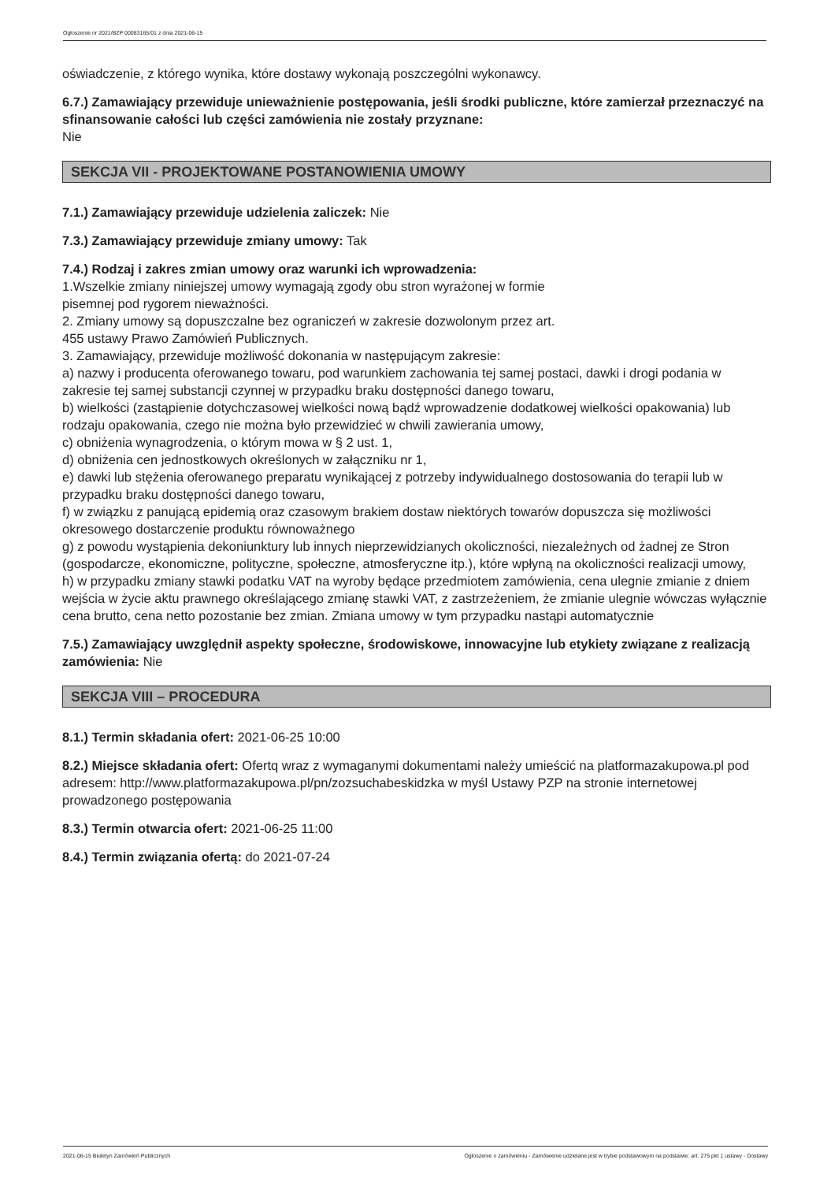Ogłoszenie nr 2021/BZP 00083165/01 z dnia 2021-06-15
oświadczenie, z którego wynika, które dostawy wykonają poszczególni wykonawcy.
6.7.) Zamawiający przewiduje unieważnienie postępowania, jeśli środki publiczne, które zamierzał przeznaczyć na sfinansowanie całości lub części zamówienia nie zostały przyznane:
Nie
SEKCJA VII - PROJEKTOWANE POSTANOWIENIA UMOWY
7.1.) Zamawiający przewiduje udzielenia zaliczek: Nie
7.3.) Zamawiający przewiduje zmiany umowy: Tak
7.4.) Rodzaj i zakres zmian umowy oraz warunki ich wprowadzenia:
1.Wszelkie zmiany niniejszej umowy wymagają zgody obu stron wyrażonej w formie
pisemnej pod rygorem nieważności.
2. Zmiany umowy są dopuszczalne bez ograniczeń w zakresie dozwolonym przez art.
455 ustawy Prawo Zamówień Publicznych.
3. Zamawiający, przewiduje możliwość dokonania w następującym zakresie:
a) nazwy i producenta oferowanego towaru, pod warunkiem zachowania tej samej postaci, dawki i drogi podania w zakresie tej samej substancji czynnej w przypadku braku dostępności danego towaru,
b) wielkości (zastąpienie dotychczasowej wielkości nową bądź wprowadzenie dodatkowej wielkości opakowania) lub rodzaju opakowania, czego nie można było przewidzieć w chwili zawierania umowy,
c) obniżenia wynagrodzenia, o którym mowa w § 2 ust. 1,
d) obniżenia cen jednostkowych określonych w załączniku nr 1,
e) dawki lub stężenia oferowanego preparatu wynikającej z potrzeby indywidualnego dostosowania do terapii lub w przypadku braku dostępności danego towaru,
f) w związku z panującą epidemią oraz czasowym brakiem dostaw niektórych towarów dopuszcza się możliwości okresowego dostarczenie produktu równoważnego
g) z powodu wystąpienia dekoniunktury lub innych nieprzewidzianych okoliczności, niezależnych od żadnej ze Stron (gospodarcze, ekonomiczne, polityczne, społeczne, atmosferyczne itp.), które wpłyną na okoliczności realizacji umowy,
h) w przypadku zmiany stawki podatku VAT na wyroby będące przedmiotem zamówienia, cena ulegnie zmianie z dniem wejścia w życie aktu prawnego określającego zmianę stawki VAT, z zastrzeżeniem, że zmianie ulegnie wówczas wyłącznie cena brutto, cena netto pozostanie bez zmian. Zmiana umowy w tym przypadku nastąpi automatycznie
7.5.) Zamawiający uwzględnił aspekty społeczne, środowiskowe, innowacyjne lub etykiety związane z realizacją zamówienia: Nie
SEKCJA VIII – PROCEDURA
8.1.) Termin składania ofert: 2021-06-25 10:00
8.2.) Miejsce składania ofert: Ofertq wraz z wymaganymi dokumentami należy umieścić na platformazakupowa.pl pod adresem: http://www.platformazakupowa.pl/pn/zozsuchabeskidzka w myśl Ustawy PZP na stronie internetowej prowadzonego postępowania
8.3.) Termin otwarcia ofert: 2021-06-25 11:00
8.4.) Termin związania ofertą: do 2021-07-24
2021-06-15 Biuletyn Zamówień Publicznych Ogłoszenie o zamówieniu - Zamówienie udzielane jest w trybie podstawowym na podstawie: art. 275 pkt 1 ustawy - Dostawy